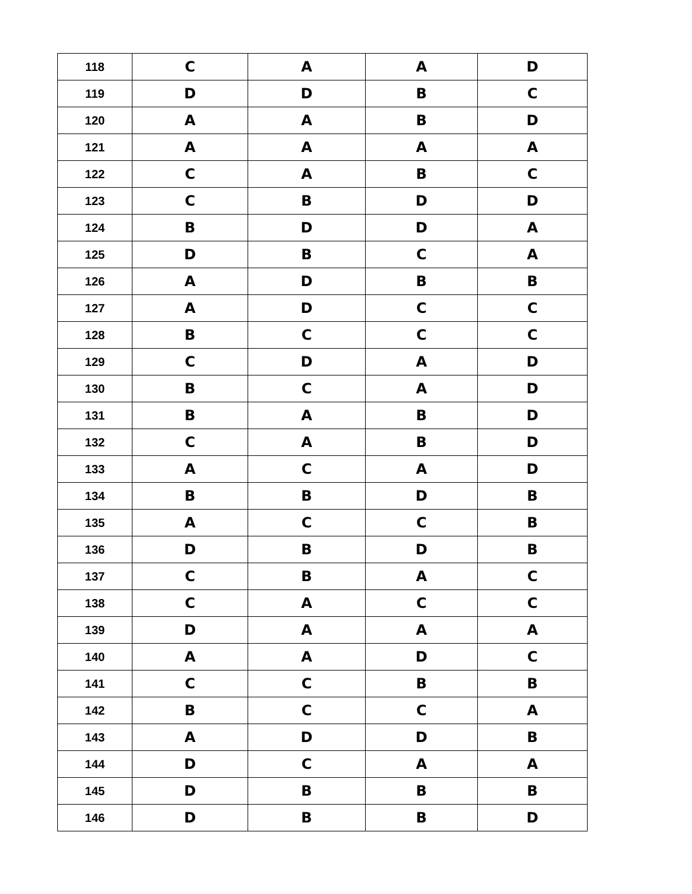| 118 | C | A | A | D |
| 119 | D | D | B | C |
| 120 | A | A | B | D |
| 121 | A | A | A | A |
| 122 | C | A | B | C |
| 123 | C | B | D | D |
| 124 | B | D | D | A |
| 125 | D | B | C | A |
| 126 | A | D | B | B |
| 127 | A | D | C | C |
| 128 | B | C | C | C |
| 129 | C | D | A | D |
| 130 | B | C | A | D |
| 131 | B | A | B | D |
| 132 | C | A | B | D |
| 133 | A | C | A | D |
| 134 | B | B | D | B |
| 135 | A | C | C | B |
| 136 | D | B | D | B |
| 137 | C | B | A | C |
| 138 | C | A | C | C |
| 139 | D | A | A | A |
| 140 | A | A | D | C |
| 141 | C | C | B | B |
| 142 | B | C | C | A |
| 143 | A | D | D | B |
| 144 | D | C | A | A |
| 145 | D | B | B | B |
| 146 | D | B | B | D |